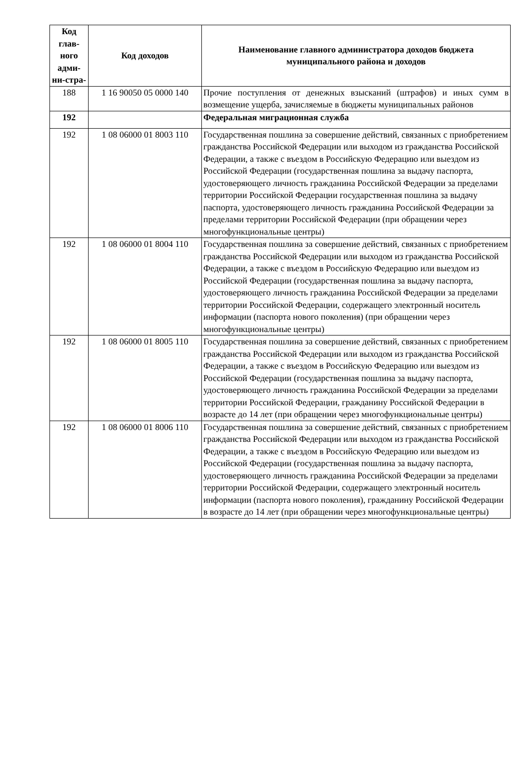| Код глав-ного адми-ни-стра- | Код доходов | Наименование главного администратора доходов бюджета муниципального района и доходов |
| --- | --- | --- |
| 188 | 1 16 90050 05 0000 140 | Прочие поступления от денежных взысканий (штрафов) и иных сумм в возмещение ущерба, зачисляемые в бюджеты муниципальных районов |
| 192 | | Федеральная миграционная служба |
| 192 | 1 08 06000 01 8003 110 | Государственная пошлина за совершение действий, связанных с приобретением гражданства Российской Федерации или выходом из гражданства Российской Федерации, а также с въездом в Российскую Федерацию или выездом из Российской Федерации (государственная пошлина за выдачу паспорта, удостоверяющего личность гражданина Российской Федерации за пределами территории Российской Федерации государственная пошлина за выдачу паспорта, удостоверяющего личность гражданина Российской Федерации за пределами территории Российской Федерации (при обращении через многофункциональные центры) |
| 192 | 1 08 06000 01 8004 110 | Государственная пошлина за совершение действий, связанных с приобретением гражданства Российской Федерации или выходом из гражданства Российской Федерации, а также с въездом в Российскую Федерацию или выездом из Российской Федерации (государственная пошлина за выдачу паспорта, удостоверяющего личность гражданина Российской Федерации за пределами территории Российской Федерации, содержащего электронный носитель информации (паспорта нового поколения) (при обращении через многофункциональные центры) |
| 192 | 1 08 06000 01 8005 110 | Государственная пошлина за совершение действий, связанных с приобретением гражданства Российской Федерации или выходом из гражданства Российской Федерации, а также с въездом в Российскую Федерацию или выездом из Российской Федерации (государственная пошлина за выдачу паспорта, удостоверяющего личность гражданина Российской Федерации за пределами территории Российской Федерации, гражданину Российской Федерации в возрасте до 14 лет (при обращении через многофункциональные центры) |
| 192 | 1 08 06000 01 8006 110 | Государственная пошлина за совершение действий, связанных с приобретением гражданства Российской Федерации или выходом из гражданства Российской Федерации, а также с въездом в Российскую Федерацию или выездом из Российской Федерации (государственная пошлина за выдачу паспорта, удостоверяющего личность гражданина Российской Федерации за пределами территории Российской Федерации, содержащего электронный носитель информации (паспорта нового поколения), гражданину Российской Федерации в возрасте до 14 лет (при обращении через многофункциональные центры) |